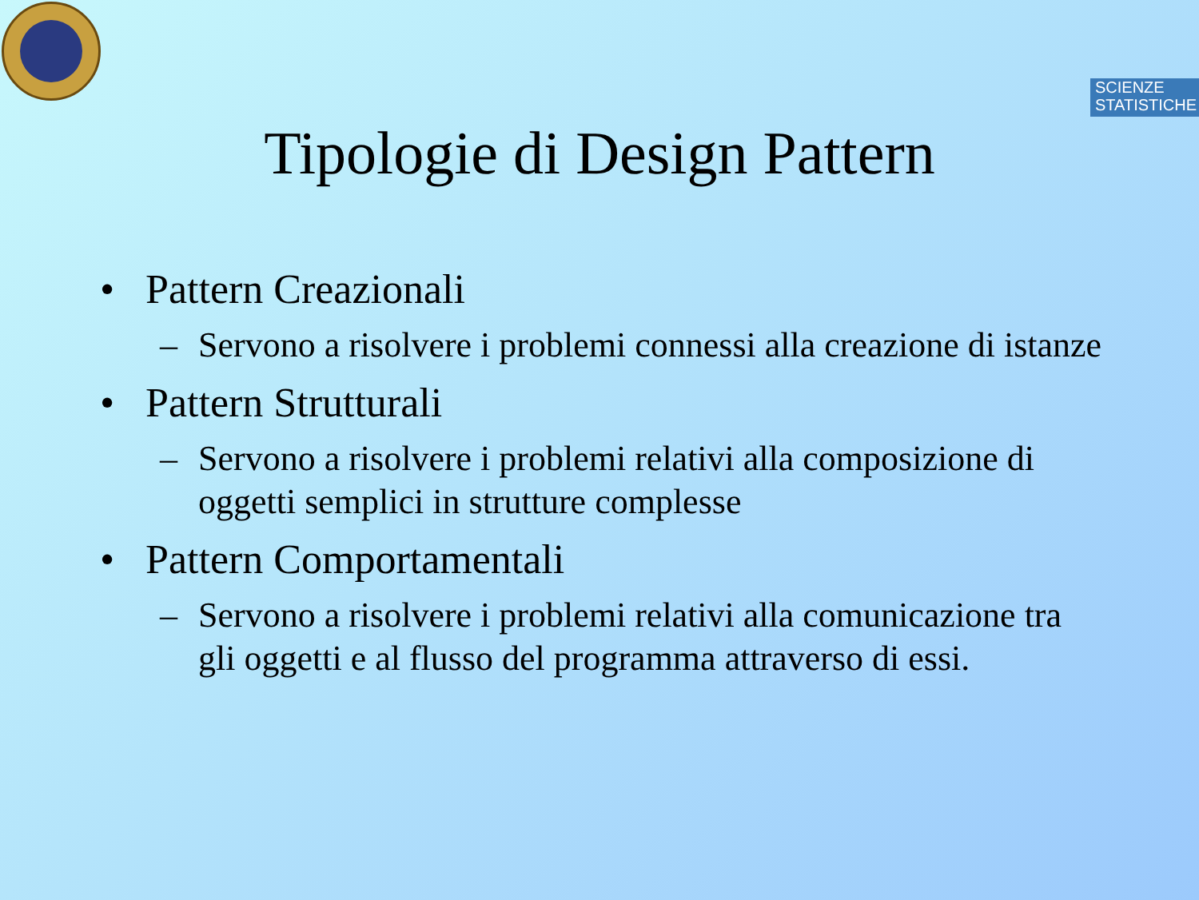SCIENZE
STATISTICHE
Tipologie di Design Pattern
• Pattern Creazionali
– Servono a risolvere i problemi connessi alla creazione di istanze
• Pattern Strutturali
– Servono a risolvere i problemi relativi alla composizione di oggetti semplici in strutture complesse
• Pattern Comportamentali
– Servono a risolvere i problemi relativi alla comunicazione tra gli oggetti e al flusso del programma attraverso di essi.